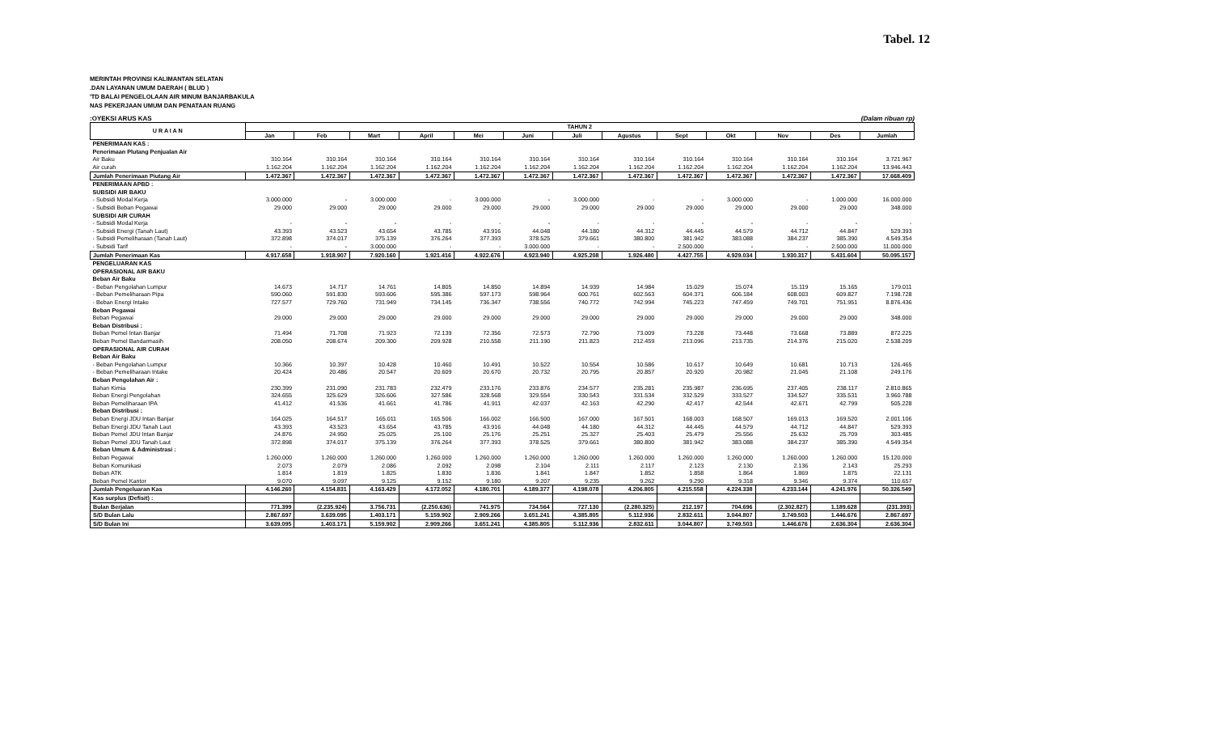Tabel. 12
MERINTAH PROVINSI KALIMANTAN SELATAN
.DAN LAYANAN UMUM DAERAH ( BLUD )
'TD BALAI PENGELOLAAN AIR MINUM BANJARBAKULA
NAS PEKERJAAN UMUM DAN PENATAAN RUANG
:OYEKSI ARUS KAS (Dalam ribuan rp)
| U R A I A N | TAHUN 2 | | | | | | | | | | | | |
| --- | --- | --- | --- | --- | --- | --- | --- | --- | --- | --- | --- | --- | --- |
| | Jan | Feb | Mart | April | Mei | Juni | Juli | Agustus | Sept | Okt | Nov | Des | Jumlah |
| PENERIMAAN KAS : | | | | | | | | | | | | | |
| Penerimaan Plutang Penjualan Air | | | | | | | | | | | | | |
| Air Baku | 310.164 | 310.164 | 310.164 | 310.164 | 310.164 | 310.164 | 310.164 | 310.164 | 310.164 | 310.164 | 310.164 | 310.164 | 3.721.967 |
| Air curah | 1.162.204 | 1.162.204 | 1.162.204 | 1.162.204 | 1.162.204 | 1.162.204 | 1.162.204 | 1.162.204 | 1.162.204 | 1.162.204 | 1.162.204 | 1.162.204 | 13.946.443 |
| Jumlah Penerimaan Piutang Air | 1.472.367 | 1.472.367 | 1.472.367 | 1.472.367 | 1.472.367 | 1.472.367 | 1.472.367 | 1.472.367 | 1.472.367 | 1.472.367 | 1.472.367 | 1.472.367 | 17.668.409 |
| PENERIMAAN APBD : | | | | | | | | | | | | | |
| SUBSIDI AIR BAKU | | | | | | | | | | | | | |
| - Subsidi Modal Kerja | 3.000.000 | - | 3.000.000 | - | 3.000.000 | - | 3.000.000 | - | - | 3.000.000 | - | 1.000.000 | 16.000.000 |
| - Subsidi Beban Pegawai | 29.000 | 29.000 | 29.000 | 29.000 | 29.000 | 29.000 | 29.000 | 29.000 | 29.000 | 29.000 | 29.000 | 29.000 | 348.000 |
| SUBSIDI AIR CURAH | | | | | | | | | | | | | |
| - Subsidi Modal Kerja | - | - | - | - | - | - | - | - | - | - | - | - | - |
| - Subsidi Energi (Tanah Laut) | 43.393 | 43.523 | 43.654 | 43.785 | 43.916 | 44.048 | 44.180 | 44.312 | 44.445 | 44.579 | 44.712 | 44.847 | 529.393 |
| - Subsidi Pemeliharaan (Tanah Laut) | 372.898 | 374.017 | 375.139 | 376.264 | 377.393 | 378.525 | 379.661 | 380.800 | 381.942 | 383.088 | 384.237 | 385.390 | 4.549.354 |
| - Subsidi Tarif | - | - | 3.000.000 | - | - | 3.000.000 | - | - | 2.500.000 | - | - | 2.500.000 | 11.000.000 |
| Jumlah Penerimaan Kas | 4.917.658 | 1.918.907 | 7.920.160 | 1.921.416 | 4.922.676 | 4.923.940 | 4.925.208 | 1.926.480 | 4.427.755 | 4.929.034 | 1.930.317 | 5.431.604 | 50.095.157 |
| PENGELUARAN KAS | | | | | | | | | | | | | |
| OPERASIONAL AIR BAKU | | | | | | | | | | | | | |
| Beban Air Baku | | | | | | | | | | | | | |
| - Beban Pengolahan Lumpur | 14.673 | 14.717 | 14.761 | 14.805 | 14.850 | 14.894 | 14.939 | 14.984 | 15.029 | 15.074 | 15.119 | 15.165 | 179.011 |
| - Beban Pemeliharaan Pipa | 590.060 | 591.830 | 593.606 | 595.386 | 597.173 | 598.964 | 600.761 | 602.563 | 604.371 | 606.184 | 608.003 | 609.827 | 7.198.728 |
| - Beban Energi Intake | 727.577 | 729.760 | 731.949 | 734.145 | 736.347 | 738.556 | 740.772 | 742.994 | 745.223 | 747.459 | 749.701 | 751.951 | 8.876.436 |
| Beban Pegawai | | | | | | | | | | | | | |
| Beban Pegawai | 29.000 | 29.000 | 29.000 | 29.000 | 29.000 | 29.000 | 29.000 | 29.000 | 29.000 | 29.000 | 29.000 | 29.000 | 348.000 |
| Beban Distribusi : | | | | | | | | | | | | | |
| Beban Pemel Intan Banjar | 71.494 | 71.708 | 71.923 | 72.139 | 72.356 | 72.573 | 72.790 | 73.009 | 73.228 | 73.448 | 73.668 | 73.889 | 872.225 |
| Beban Pemel Bandarmasih | 208.050 | 208.674 | 209.300 | 209.928 | 210.558 | 211.190 | 211.823 | 212.459 | 213.096 | 213.735 | 214.376 | 215.020 | 2.538.209 |
| OPERASIONAL AIR CURAH | | | | | | | | | | | | | |
| Beban Air Baku | | | | | | | | | | | | | |
| - Beban Pengolahan Lumpur | 10.366 | 10.397 | 10.428 | 10.460 | 10.491 | 10.522 | 10.554 | 10.586 | 10.617 | 10.649 | 10.681 | 10.713 | 126.465 |
| - Beban Pemeliharaan Intake | 20.424 | 20.486 | 20.547 | 20.609 | 20.670 | 20.732 | 20.795 | 20.857 | 20.920 | 20.982 | 21.045 | 21.108 | 249.176 |
| Beban Pengolahan Air : | | | | | | | | | | | | | |
| Bahan Kimia | 230.399 | 231.090 | 231.783 | 232.479 | 233.176 | 233.876 | 234.577 | 235.281 | 235.987 | 236.695 | 237.405 | 238.117 | 2.810.865 |
| Beban Energi Pengolahan | 324.655 | 325.629 | 326.606 | 327.586 | 328.568 | 329.554 | 330.543 | 331.534 | 332.529 | 333.527 | 334.527 | 335.531 | 3.960.788 |
| Beban Pemeliharaan IPA | 41.412 | 41.536 | 41.661 | 41.786 | 41.911 | 42.037 | 42.163 | 42.290 | 42.417 | 42.544 | 42.671 | 42.799 | 505.228 |
| Beban Distribusi : | | | | | | | | | | | | | |
| Beban Energi JDU Intan Banjar | 164.025 | 164.517 | 165.011 | 165.506 | 166.002 | 166.500 | 167.000 | 167.501 | 168.003 | 168.507 | 169.013 | 169.520 | 2.001.106 |
| Beban Energi JDU Tanah Laut | 43.393 | 43.523 | 43.654 | 43.785 | 43.916 | 44.048 | 44.180 | 44.312 | 44.445 | 44.579 | 44.712 | 44.847 | 529.393 |
| Beban Pemel JDU Intan Banjar | 24.876 | 24.950 | 25.025 | 25.100 | 25.176 | 25.251 | 25.327 | 25.403 | 25.479 | 25.556 | 25.632 | 25.709 | 303.485 |
| Beban Pemel JDU Tanah Laut | 372.898 | 374.017 | 375.139 | 376.264 | 377.393 | 378.525 | 379.661 | 380.800 | 381.942 | 383.088 | 384.237 | 385.390 | 4.549.354 |
| Beban Umum & Administrasi : | | | | | | | | | | | | | |
| Beban Pegawai | 1.260.000 | 1.260.000 | 1.260.000 | 1.260.000 | 1.260.000 | 1.260.000 | 1.260.000 | 1.260.000 | 1.260.000 | 1.260.000 | 1.260.000 | 1.260.000 | 15.120.000 |
| Beban Komunikasi | 2.073 | 2.079 | 2.086 | 2.092 | 2.098 | 2.104 | 2.111 | 2.117 | 2.123 | 2.130 | 2.136 | 2.143 | 25.293 |
| Beban ATK | 1.814 | 1.819 | 1.825 | 1.830 | 1.836 | 1.841 | 1.847 | 1.852 | 1.858 | 1.864 | 1.869 | 1.875 | 22.131 |
| Beban Pemel Kantor | 9.070 | 9.097 | 9.125 | 9.152 | 9.180 | 9.207 | 9.235 | 9.262 | 9.290 | 9.318 | 9.346 | 9.374 | 110.657 |
| Jumlah Pengeluaran Kas | 4.146.260 | 4.154.831 | 4.163.429 | 4.172.052 | 4.180.701 | 4.189.377 | 4.198.078 | 4.206.805 | 4.215.558 | 4.224.338 | 4.233.144 | 4.241.976 | 50.326.549 |
| Kas surplus (Defisit) : | | | | | | | | | | | | | |
| Bulan Berjalan | 771.399 | (2.235.924) | 3.756.731 | (2.250.636) | 741.975 | 734.564 | 727.130 | (2.280.325) | 212.197 | 704.696 | (2.302.827) | 1.189.628 | (231.393) |
| S/D Bulan Lalu | 2.867.697 | 3.639.095 | 1.403.171 | 5.159.902 | 2.909.266 | 3.651.241 | 4.385.805 | 5.112.936 | 2.832.611 | 3.044.807 | 3.749.503 | 1.446.676 | 2.867.697 |
| S/D Bulan Ini | 3.639.095 | 1.403.171 | 5.159.902 | 2.909.266 | 3.651.241 | 4.385.805 | 5.112.936 | 2.832.611 | 3.044.807 | 3.749.503 | 1.446.676 | 2.636.304 | 2.636.304 |